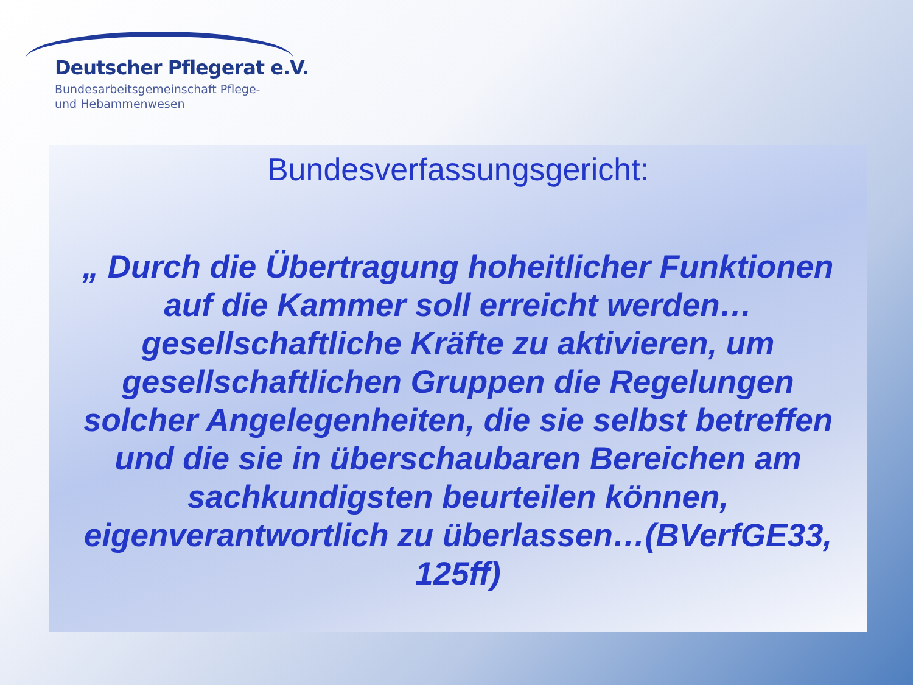Deutscher Pflegerat e.V.
Bundesarbeitsgemeinschaft Pflege-
und Hebammenwesen
Bundesverfassungsgericht:
„ Durch die Übertragung hoheitlicher Funktionen auf die Kammer soll erreicht werden…gesellschaftliche Kräfte zu aktivieren, um gesellschaftlichen Gruppen die Regelungen solcher Angelegenheiten, die sie selbst betreffen und die sie in überschaubaren Bereichen am sachkundigsten beurteilen können, eigenverantwortlich zu überlassen…(BVerfGE33, 125ff)